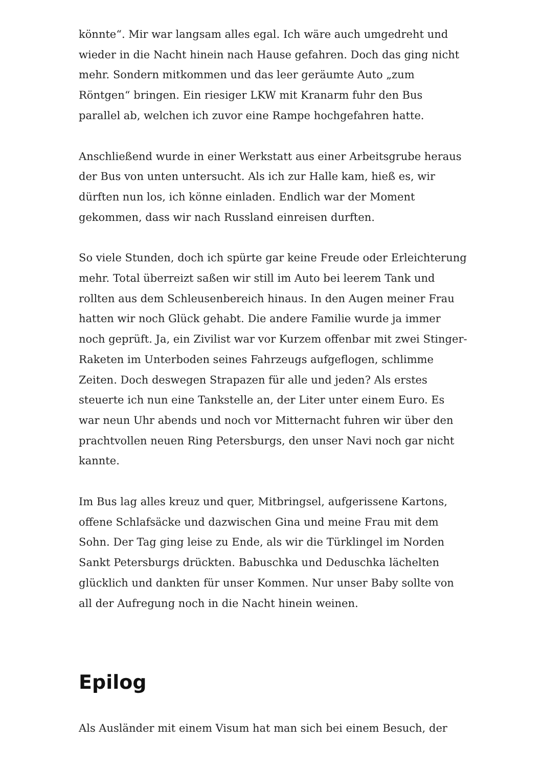könnte“. Mir war langsam alles egal. Ich wäre auch umgedreht und wieder in die Nacht hinein nach Hause gefahren. Doch das ging nicht mehr. Sondern mitkommen und das leer geräumte Auto „zum Röntgen“ bringen. Ein riesiger LKW mit Kranarm fuhr den Bus parallel ab, welchen ich zuvor eine Rampe hochgefahren hatte.
Anschließend wurde in einer Werkstatt aus einer Arbeitsgrube heraus der Bus von unten untersucht. Als ich zur Halle kam, hieß es, wir dürften nun los, ich könne einladen. Endlich war der Moment gekommen, dass wir nach Russland einreisen durften.
So viele Stunden, doch ich spürte gar keine Freude oder Erleichterung mehr. Total überreizt saßen wir still im Auto bei leerem Tank und rollten aus dem Schleusenbereich hinaus. In den Augen meiner Frau hatten wir noch Glück gehabt. Die andere Familie wurde ja immer noch geprüft. Ja, ein Zivilist war vor Kurzem offenbar mit zwei Stinger-Raketen im Unterboden seines Fahrzeugs aufgeflogen, schlimme Zeiten. Doch deswegen Strapazen für alle und jeden? Als erstes steuerte ich nun eine Tankstelle an, der Liter unter einem Euro. Es war neun Uhr abends und noch vor Mitternacht fuhren wir über den prachtvollen neuen Ring Petersburgs, den unser Navi noch gar nicht kannte.
Im Bus lag alles kreuz und quer, Mitbringsel, aufgerissene Kartons, offene Schlafsäcke und dazwischen Gina und meine Frau mit dem Sohn. Der Tag ging leise zu Ende, als wir die Türklingel im Norden Sankt Petersburgs drückten. Babuschka und Deduschka lächelten glücklich und dankten für unser Kommen. Nur unser Baby sollte von all der Aufregung noch in die Nacht hinein weinen.
Epilog
Als Ausländer mit einem Visum hat man sich bei einem Besuch, der